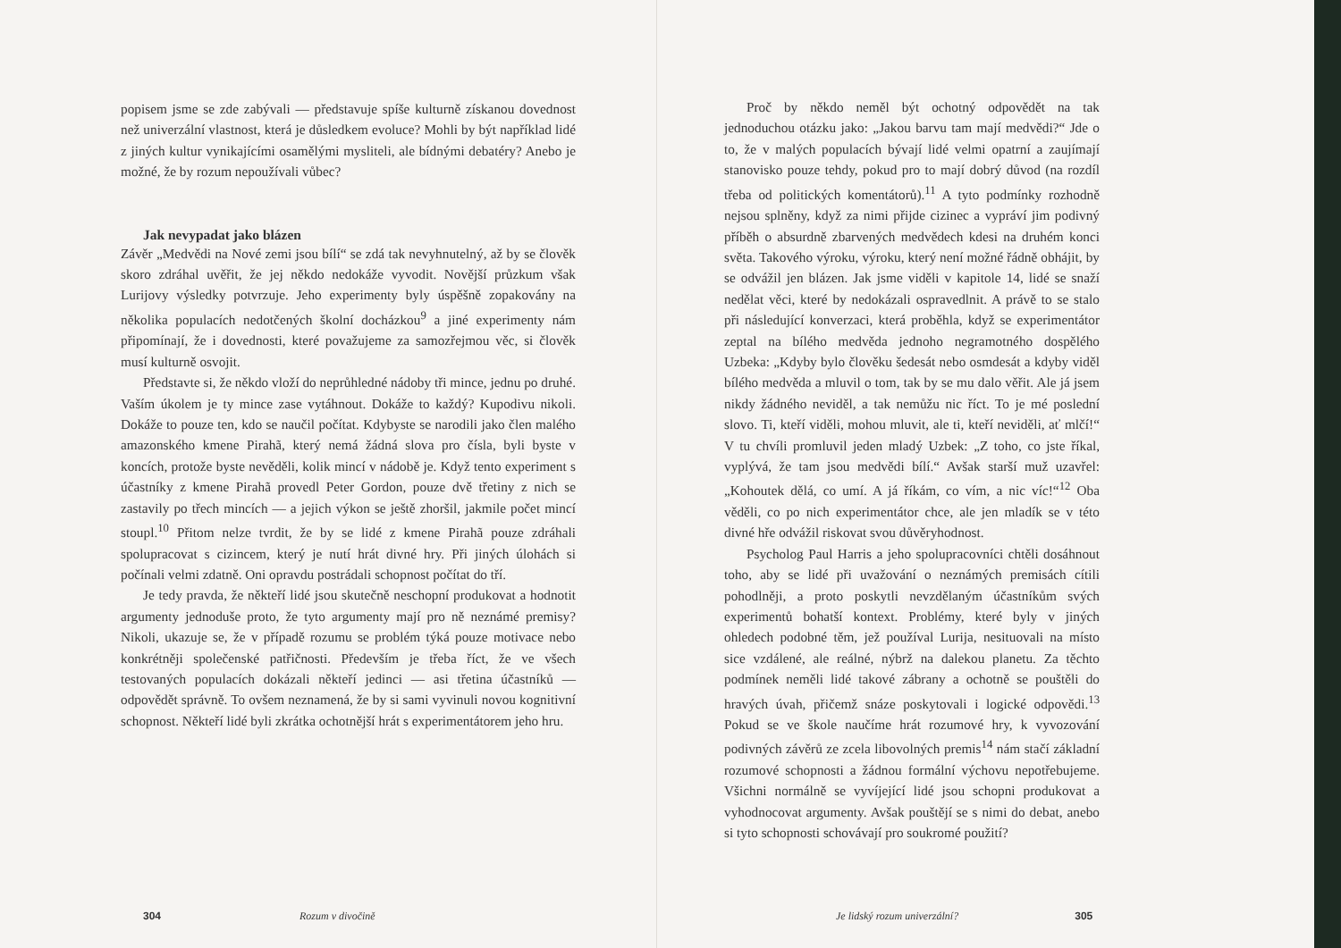popisem jsme se zde zabývali — představuje spíše kulturně získanou dovednost než univerzální vlastnost, která je důsledkem evoluce? Mohli by být například lidé z jiných kultur vynikajícími osamělými mysliteli, ale bídnými debatéry? Anebo je možné, že by rozum nepoužívali vůbec?
Jak nevypadat jako blázen
Závěr „Medvědi na Nové zemi jsou bílí“ se zdá tak nevyhnutelný, až by se člověk skoro zdráhal uvěřit, že jej někdo nedokáže vyvodit. Novější průzkum však Lurijovy výsledky potvrzuje. Jeho experimenty byly úspěšně zopakovány na několika populacích nedotčených školní docházkou<sup>9</sup> a jiné experimenty nám připomínají, že i dovednosti, které považujeme za samozřejmou věc, si člověk musí kulturně osvojit.
Představte si, že někdo vloží do neprůhledné nádoby tři mince, jednu po druhé. Vaším úkolem je ty mince zase vytáhnout. Dokáže to každý? Kupodivu nikoli. Dokáže to pouze ten, kdo se naučil počítat. Kdybyste se narodili jako člen malého amazonského kmene Pirahã, který nemá žádná slova pro čísla, byli byste v koncích, protože byste nevěděli, kolik mincí v nádobě je. Když tento experiment s účastníky z kmene Pirahã provedl Peter Gordon, pouze dvě třetiny z nich se zastavily po třech mincích — a jejich výkon se ještě zhoršil, jakmile počet mincí stoupl.<sup>10</sup> Přitom nelze tvrdit, že by se lidé z kmene Pirahã pouze zdráhali spolupracovat s cizincem, který je nutí hrát divné hry. Při jiných úlohách si počínali velmi zdatně. Oni opravdu postrádali schopnost počítat do tří.
Je tedy pravda, že někteří lidé jsou skutečně neschopní produkovat a hodnotit argumenty jednoduše proto, že tyto argumenty mají pro ně neznámé premisy? Nikoli, ukazuje se, že v případě rozumu se problém týká pouze motivace nebo konkrétněji společenské patřičnosti. Především je třeba říct, že ve všech testovaných populacích dokázali někteří jedinci — asi třetina účastníků — odpovědět správně. To ovšem neznamená, že by si sami vyvinuli novou kognitivní schopnost. Někteří lidé byli zkrátka ochotnější hrát s experimentátorem jeho hru.
304 Rozum v divočině
Proč by někdo neměl být ochotný odpovědět na tak jednoduchou otázku jako: „Jakou barvu tam mají medvědi?“ Jde o to, že v malých populacích bývají lidé velmi opatrní a zaujímají stanovisko pouze tehdy, pokud pro to mají dobrý důvod (na rozdíl třeba od politických komentátorů).<sup>11</sup> A tyto podmínky rozhodně nejsou splněny, když za nimi přijde cizinec a vypráví jim podivný příběh o absurdně zbarvených medvědech kdesi na druhém konci světa. Takového výroku, výroku, který není možné řádně obhájit, by se odvážil jen blázen. Jak jsme viděli v kapitole 14, lidé se snaží nedělat věci, které by nedokázali ospravedlnit. A právě to se stalo při následující konverzaci, která proběhla, když se experimentátor zeptal na bílého medvěda jednoho negramotného dospělého Uzbeka: „Kdyby bylo člověku šedesát nebo osmdesát a kdyby viděl bílého medvěda a mluvil o tom, tak by se mu dalo věřit. Ale já jsem nikdy žádného neviděl, a tak nemůžu nic říct. To je mé poslední slovo. Ti, kteří viděli, mohou mluvit, ale ti, kteří neviděli, ať mlčí!“ V tu chvíli promluvil jeden mladý Uzbek: „Z toho, co jste říkal, vyplývá, že tam jsou medvědi bílí.“ Avšak starší muž uzavřel: „Kohoutek dělá, co umí. A já říkám, co vím, a nic víc!“<sup>12</sup> Oba věděli, co po nich experimentátor chce, ale jen mladík se v této divné hře odvážil riskovat svou důvěryhodnost.
Psycholog Paul Harris a jeho spolupracovníci chtěli dosáhnout toho, aby se lidé při uvažování o neznámých premisách cítili pohodlněji, a proto poskytli nevzdělaným účastníkům svých experimentů bohatší kontext. Problémy, které byly v jiných ohledech podobné těm, jež používal Lurija, nesituovali na místo sice vzdálené, ale reálné, nýbrž na dalekou planetu. Za těchto podmínek neměli lidé takové zábrany a ochotně se pouštěli do hravých úvah, přičemž snáze poskytovali i logické odpovědi.<sup>13</sup> Pokud se ve škole naučíme hrát rozumové hry, k vyvozování podivných závěrů ze zcela libovolných premis<sup>14</sup> nám stačí základní rozumové schopnosti a žádnou formální výchovu nepotřebujeme. Všichni normálně se vyvíjející lidé jsou schopni produkovat a vyhodnocovat argumenty. Avšak pouštějí se s nimi do debat, anebo si tyto schopnosti schovávají pro soukromé použití?
Je lidský rozum univerzální? 305